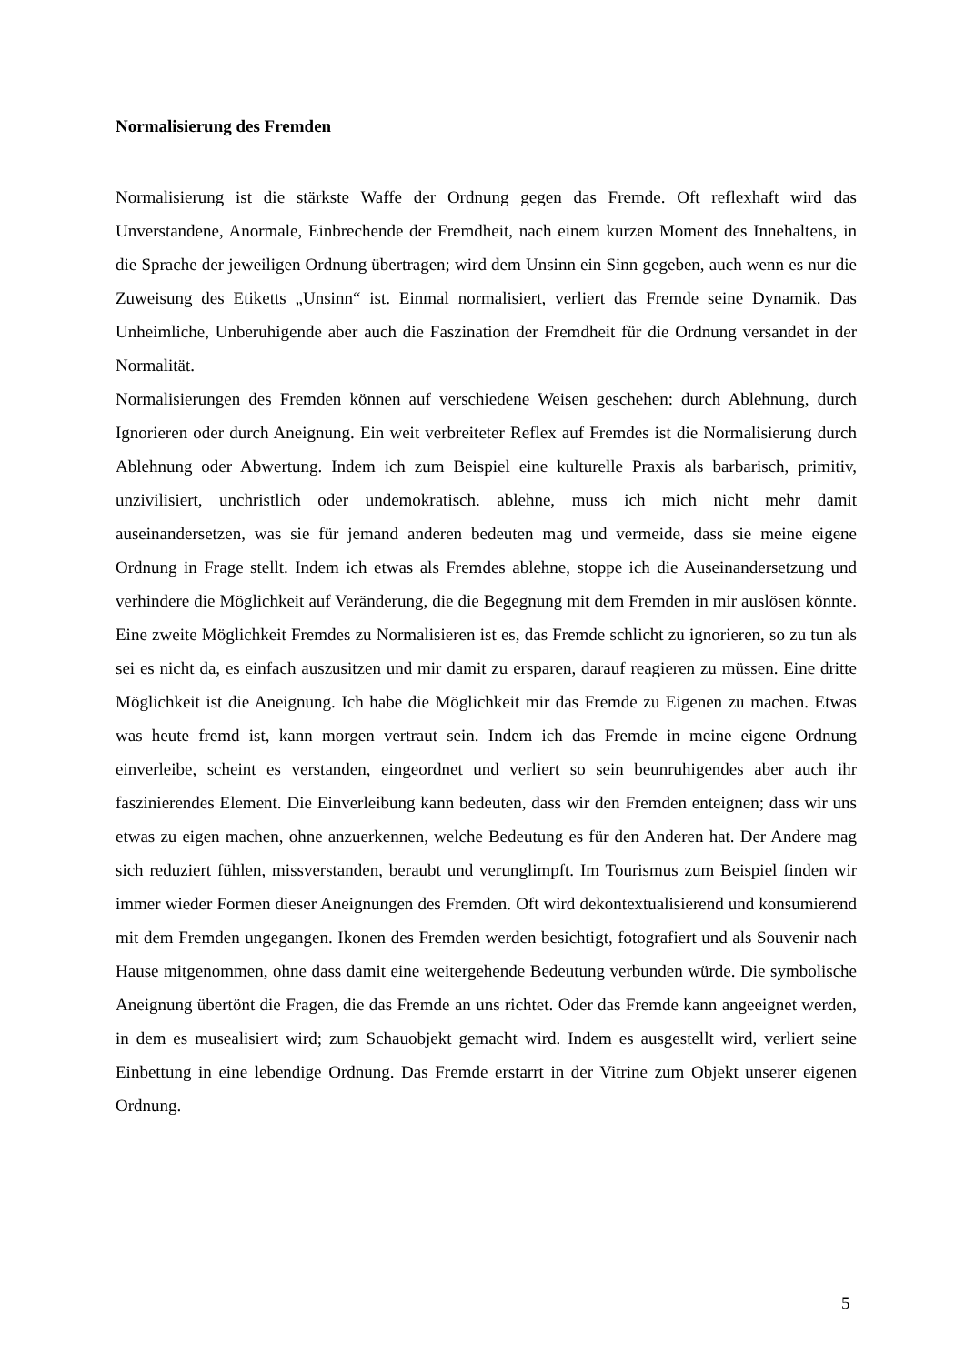Normalisierung des Fremden
Normalisierung ist die stärkste Waffe der Ordnung gegen das Fremde. Oft reflexhaft wird das Unverstandene, Anormale, Einbrechende der Fremdheit, nach einem kurzen Moment des Innehaltens, in die Sprache der jeweiligen Ordnung übertragen; wird dem Unsinn ein Sinn gegeben, auch wenn es nur die Zuweisung des Etiketts „Unsinn“ ist. Einmal normalisiert, verliert das Fremde seine Dynamik. Das Unheimliche, Unberuhigende aber auch die Faszination der Fremdheit für die Ordnung versandet in der Normalität.
Normalisierungen des Fremden können auf verschiedene Weisen geschehen: durch Ablehnung, durch Ignorieren oder durch Aneignung. Ein weit verbreiteter Reflex auf Fremdes ist die Normalisierung durch Ablehnung oder Abwertung. Indem ich zum Beispiel eine kulturelle Praxis als barbarisch, primitiv, unzivilisiert, unchristlich oder undemokratisch. ablehne, muss ich mich nicht mehr damit auseinandersetzen, was sie für jemand anderen bedeuten mag und vermeide, dass sie meine eigene Ordnung in Frage stellt. Indem ich etwas als Fremdes ablehne, stoppe ich die Auseinandersetzung und verhindere die Möglichkeit auf Veränderung, die die Begegnung mit dem Fremden in mir auslösen könnte. Eine zweite Möglichkeit Fremdes zu Normalisieren ist es, das Fremde schlicht zu ignorieren, so zu tun als sei es nicht da, es einfach auszusitzen und mir damit zu ersparen, darauf reagieren zu müssen. Eine dritte Möglichkeit ist die Aneignung. Ich habe die Möglichkeit mir das Fremde zu Eigenen zu machen. Etwas was heute fremd ist, kann morgen vertraut sein. Indem ich das Fremde in meine eigene Ordnung einverleibe, scheint es verstanden, eingeordnet und verliert so sein beunruhigendes aber auch ihr faszinierendes Element. Die Einverleibung kann bedeuten, dass wir den Fremden enteignen; dass wir uns etwas zu eigen machen, ohne anzuerkennen, welche Bedeutung es für den Anderen hat. Der Andere mag sich reduziert fühlen, missverstanden, beraubt und verunglimpft. Im Tourismus zum Beispiel finden wir immer wieder Formen dieser Aneignungen des Fremden. Oft wird dekontextualisierend und konsumierend mit dem Fremden ungegangen. Ikonen des Fremden werden besichtigt, fotografiert und als Souvenir nach Hause mitgenommen, ohne dass damit eine weitergehende Bedeutung verbunden würde. Die symbolische Aneignung übertönt die Fragen, die das Fremde an uns richtet. Oder das Fremde kann angeeignet werden, in dem es musealisiert wird; zum Schauobjekt gemacht wird. Indem es ausgestellt wird, verliert seine Einbettung in eine lebendige Ordnung. Das Fremde erstarrt in der Vitrine zum Objekt unserer eigenen Ordnung.
5